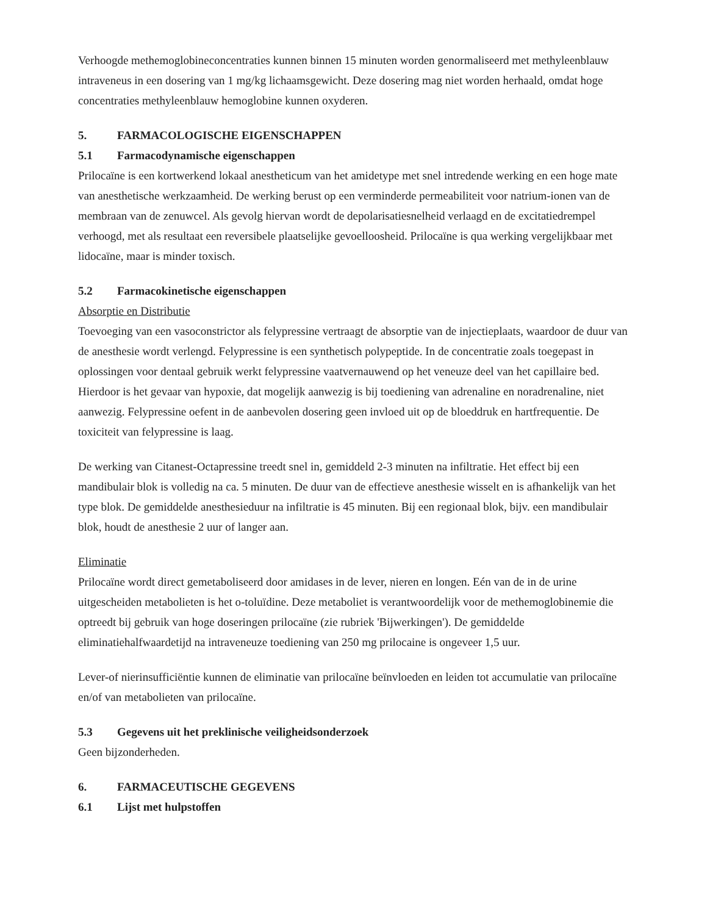Verhoogde methemoglobineconcentraties kunnen binnen 15 minuten worden genormaliseerd met methyleenblauw intraveneus in een dosering van 1 mg/kg lichaamsgewicht. Deze dosering mag niet worden herhaald, omdat hoge concentraties methyleenblauw hemoglobine kunnen oxyderen.
5. FARMACOLOGISCHE EIGENSCHAPPEN
5.1 Farmacodynamische eigenschappen
Prilocaïne is een kortwerkend lokaal anestheticum van het amidetype met snel intredende werking en een hoge mate van anesthetische werkzaamheid. De werking berust op een verminderde permeabiliteit voor natrium-ionen van de membraan van de zenuwcel. Als gevolg hiervan wordt de depolarisatiesnelheid verlaagd en de excitatiedrempel verhoogd, met als resultaat een reversibele plaatselijke gevoelloosheid. Prilocaïne is qua werking vergelijkbaar met lidocaïne, maar is minder toxisch.
5.2 Farmacokinetische eigenschappen
Absorptie en Distributie
Toevoeging van een vasoconstrictor als felypressine vertraagt de absorptie van de injectieplaats, waardoor de duur van de anesthesie wordt verlengd. Felypressine is een synthetisch polypeptide. In de concentratie zoals toegepast in oplossingen voor dentaal gebruik werkt felypressine vaatvernauwend op het veneuze deel van het capillaire bed. Hierdoor is het gevaar van hypoxie, dat mogelijk aanwezig is bij toediening van adrenaline en noradrenaline, niet aanwezig. Felypressine oefent in de aanbevolen dosering geen invloed uit op de bloeddruk en hartfrequentie. De toxiciteit van felypressine is laag.
De werking van Citanest-Octapressine treedt snel in, gemiddeld 2-3 minuten na infiltratie. Het effect bij een mandibulair blok is volledig na ca. 5 minuten. De duur van de effectieve anesthesie wisselt en is afhankelijk van het type blok. De gemiddelde anesthesieduur na infiltratie is 45 minuten. Bij een regionaal blok, bijv. een mandibulair blok, houdt de anesthesie 2 uur of langer aan.
Eliminatie
Prilocaïne wordt direct gemetaboliseerd door amidases in de lever, nieren en longen. Eén van de in de urine uitgescheiden metabolieten is het o-toluïdine. Deze metaboliet is verantwoordelijk voor de methemoglobinemie die optreedt bij gebruik van hoge doseringen prilocaïne (zie rubriek 'Bijwerkingen'). De gemiddelde eliminatiehalfwaardetijd na intraveneuze toediening van 250 mg prilocaine is ongeveer 1,5 uur.
Lever-of nierinsufficiëntie kunnen de eliminatie van prilocaïne beïnvloeden en leiden tot accumulatie van prilocaïne en/of van metabolieten van prilocaïne.
5.3 Gegevens uit het preklinische veiligheidsonderzoek
Geen bijzonderheden.
6. FARMACEUTISCHE GEGEVENS
6.1 Lijst met hulpstoffen